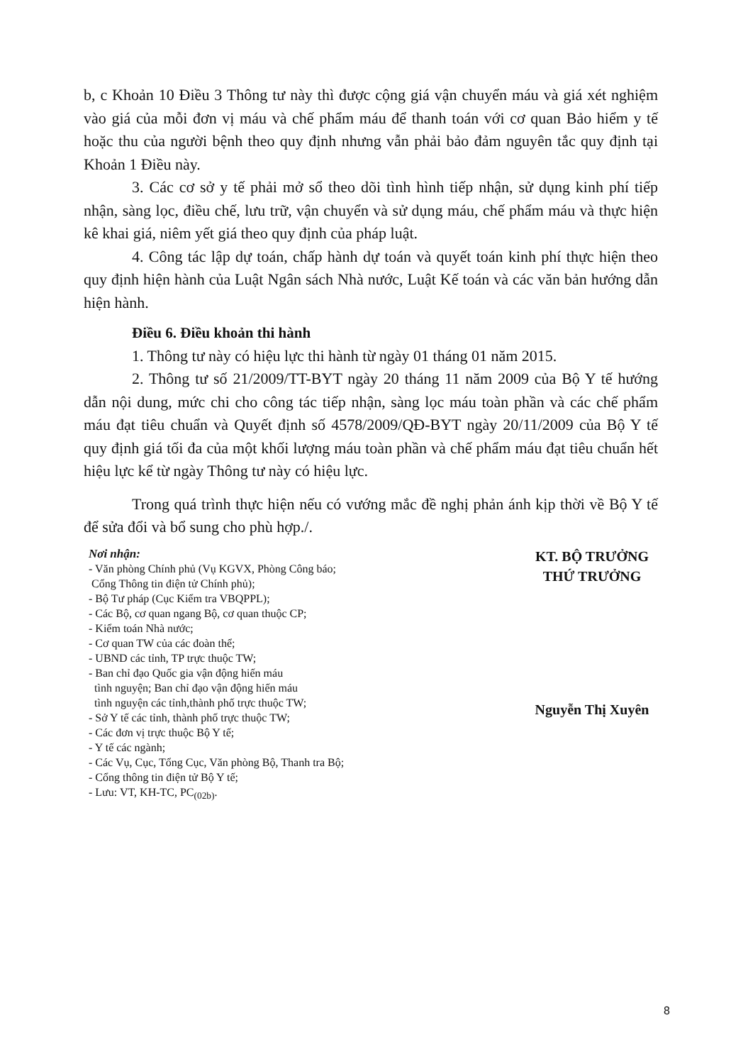b, c Khoản 10 Điều 3 Thông tư này thì được cộng giá vận chuyển máu và giá xét nghiệm vào giá của mỗi đơn vị máu và chế phẩm máu để thanh toán với cơ quan Bảo hiểm y tế hoặc thu của người bệnh theo quy định nhưng vẫn phải bảo đảm nguyên tắc quy định tại Khoản 1 Điều này.
3. Các cơ sở y tế phải mở sổ theo dõi tình hình tiếp nhận, sử dụng kinh phí tiếp nhận, sàng lọc, điều chế, lưu trữ, vận chuyển và sử dụng máu, chế phẩm máu và thực hiện kê khai giá, niêm yết giá theo quy định của pháp luật.
4. Công tác lập dự toán, chấp hành dự toán và quyết toán kinh phí thực hiện theo quy định hiện hành của Luật Ngân sách Nhà nước, Luật Kế toán và các văn bản hướng dẫn hiện hành.
Điều 6. Điều khoản thi hành
1. Thông tư này có hiệu lực thi hành từ ngày 01 tháng 01 năm 2015.
2. Thông tư số 21/2009/TT-BYT ngày 20 tháng 11 năm 2009 của Bộ Y tế hướng dẫn nội dung, mức chi cho công tác tiếp nhận, sàng lọc máu toàn phần và các chế phẩm máu đạt tiêu chuẩn và Quyết định số 4578/2009/QĐ-BYT ngày 20/11/2009 của Bộ Y tế quy định giá tối đa của một khối lượng máu toàn phần và chế phẩm máu đạt tiêu chuẩn hết hiệu lực kể từ ngày Thông tư này có hiệu lực.
Trong quá trình thực hiện nếu có vướng mắc đề nghị phản ánh kịp thời về Bộ Y tế để sửa đổi và bổ sung cho phù hợp./.
Nơi nhận:
- Văn phòng Chính phủ (Vụ KGVX, Phòng Công báo;
Cổng Thông tin điện tử Chính phủ);
- Bộ Tư pháp (Cục Kiểm tra VBQPPL);
- Các Bộ, cơ quan ngang Bộ, cơ quan thuộc CP;
- Kiểm toán Nhà nước;
- Cơ quan TW của các đoàn thể;
- UBND các tỉnh, TP trực thuộc TW;
- Ban chỉ đạo Quốc gia vận động hiến máu
tình nguyện; Ban chỉ đạo vận động hiến máu
tình nguyện các tỉnh,thành phố trực thuộc TW;
- Sở Y tế các tỉnh, thành phố trực thuộc TW;
- Các đơn vị trực thuộc Bộ Y tế;
- Y tế các ngành;
- Các Vụ, Cục, Tổng Cục, Văn phòng Bộ, Thanh tra Bộ;
- Cổng thông tin điện tử Bộ Y tế;
- Lưu: VT, KH-TC, PC<sub>(02b)</sub>.
KT. BỘ TRƯỞNG
THỨ TRƯỞNG
Nguyễn Thị Xuyên
8